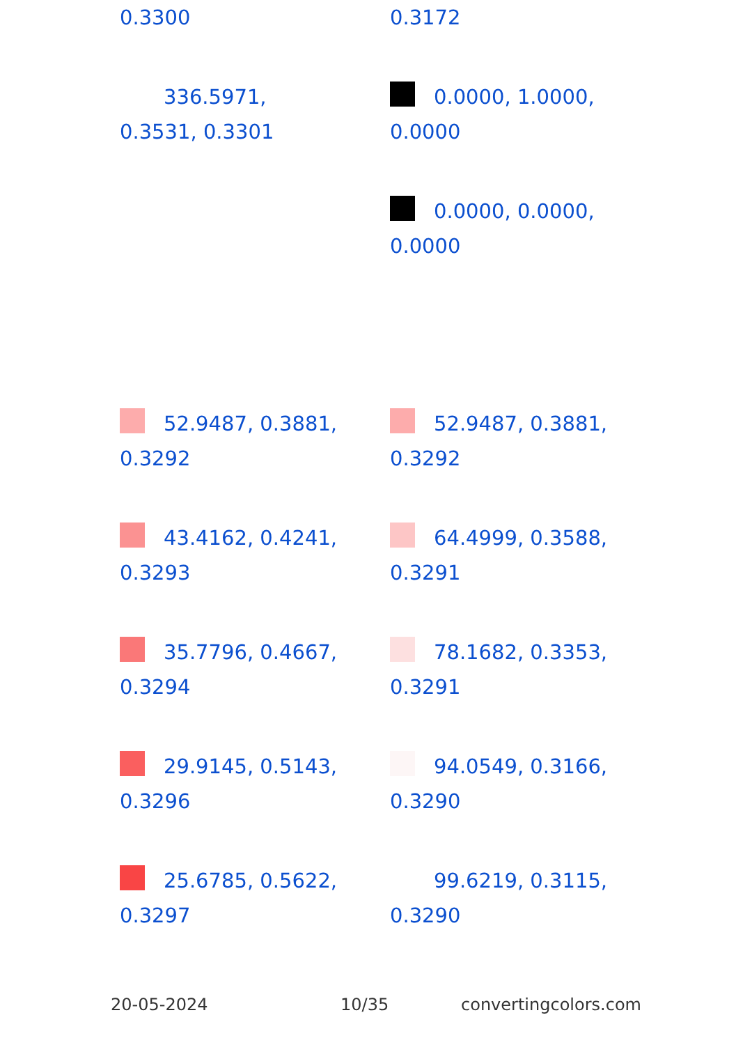0.3300 0.3172
336.5971, 0.3531, 0.3301
0.0000, 1.0000, 0.0000
0.0000, 0.0000, 0.0000
52.9487, 0.3881, 0.3292
52.9487, 0.3881, 0.3292
43.4162, 0.4241, 0.3293
64.4999, 0.3588, 0.3291
35.7796, 0.4667, 0.3294
78.1682, 0.3353, 0.3291
29.9145, 0.5143, 0.3296
94.0549, 0.3166, 0.3290
25.6785, 0.5622, 0.3297
99.6219, 0.3115, 0.3290
20-05-2024 10/35 convertingcolors.com